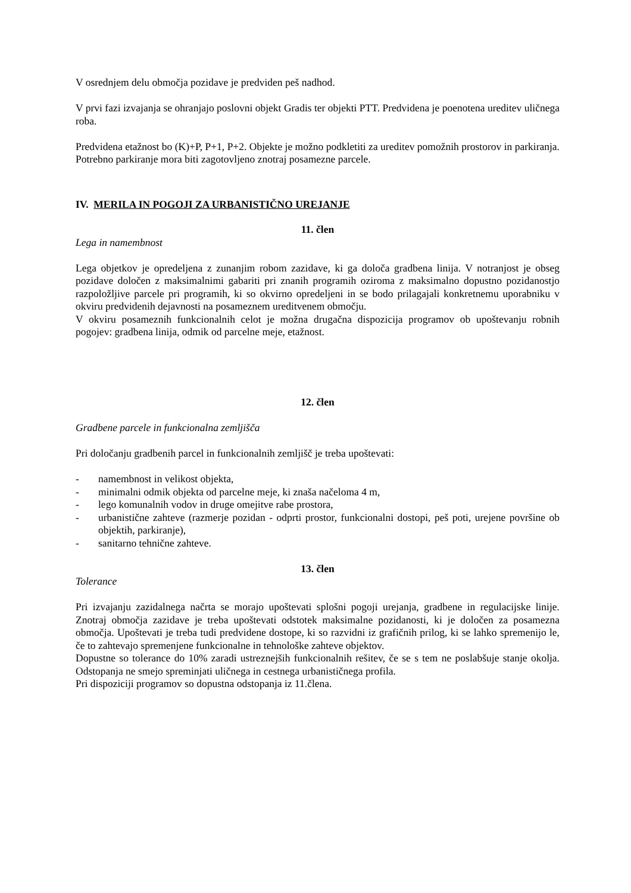V osrednjem delu območja pozidave je predviden peš nadhod.
V prvi fazi izvajanja se ohranjajo poslovni objekt Gradis ter objekti PTT. Predvidena je poenotena ureditev uličnega roba.
Predvidena etažnost bo (K)+P, P+1, P+2. Objekte je možno podkletiti za ureditev pomožnih prostorov in parkiranja. Potrebno parkiranje mora biti zagotovljeno znotraj posamezne parcele.
IV. MERILA IN POGOJI ZA URBANISTIČNO UREJANJE
11. člen
Lega in namembnost
Lega objetkov je opredeljena z zunanjim robom zazidave, ki ga določa gradbena linija. V notranjost je obseg pozidave določen z maksimalnimi gabariti pri znanih programih oziroma z maksimalno dopustno pozidanostjo razpoložljive parcele pri programih, ki so okvirno opredeljeni in se bodo prilagajali konkretnemu uporabniku v okviru predvidenih dejavnosti na posameznem ureditvenem območju.
V okviru posameznih funkcionalnih celot je možna drugačna dispozicija programov ob upoštevanju robnih pogojev: gradbena linija, odmik od parcelne meje, etažnost.
12. člen
Gradbene parcele in funkcionalna zemljišča
Pri določanju gradbenih parcel in funkcionalnih zemljišč je treba upoštevati:
- namembnost in velikost objekta,
- minimalni odmik objekta od parcelne meje, ki znaša načeloma 4 m,
- lego komunalnih vodov in druge omejitve rabe prostora,
- urbanistične zahteve (razmerje pozidan - odprti prostor, funkcionalni dostopi, peš poti, urejene površine ob objektih, parkiranje),
- sanitarno tehnične zahteve.
13. člen
Tolerance
Pri izvajanju zazidalnega načrta se morajo upoštevati splošni pogoji urejanja, gradbene in regulacijske linije. Znotraj območja zazidave je treba upoštevati odstotek maksimalne pozidanosti, ki je določen za posamezna območja. Upoštevati je treba tudi predvidene dostope, ki so razvidni iz grafičnih prilog, ki se lahko spremenijo le, če to zahtevajo spremenjene funkcionalne in tehnološke zahteve objektov.
Dopustne so tolerance do 10% zaradi ustreznejših funkcionalnih rešitev, če se s tem ne poslabšuje stanje okolja. Odstopanja ne smejo spreminjati uličnega in cestnega urbanističnega profila.
Pri dispoziciji programov so dopustna odstopanja iz 11.člena.